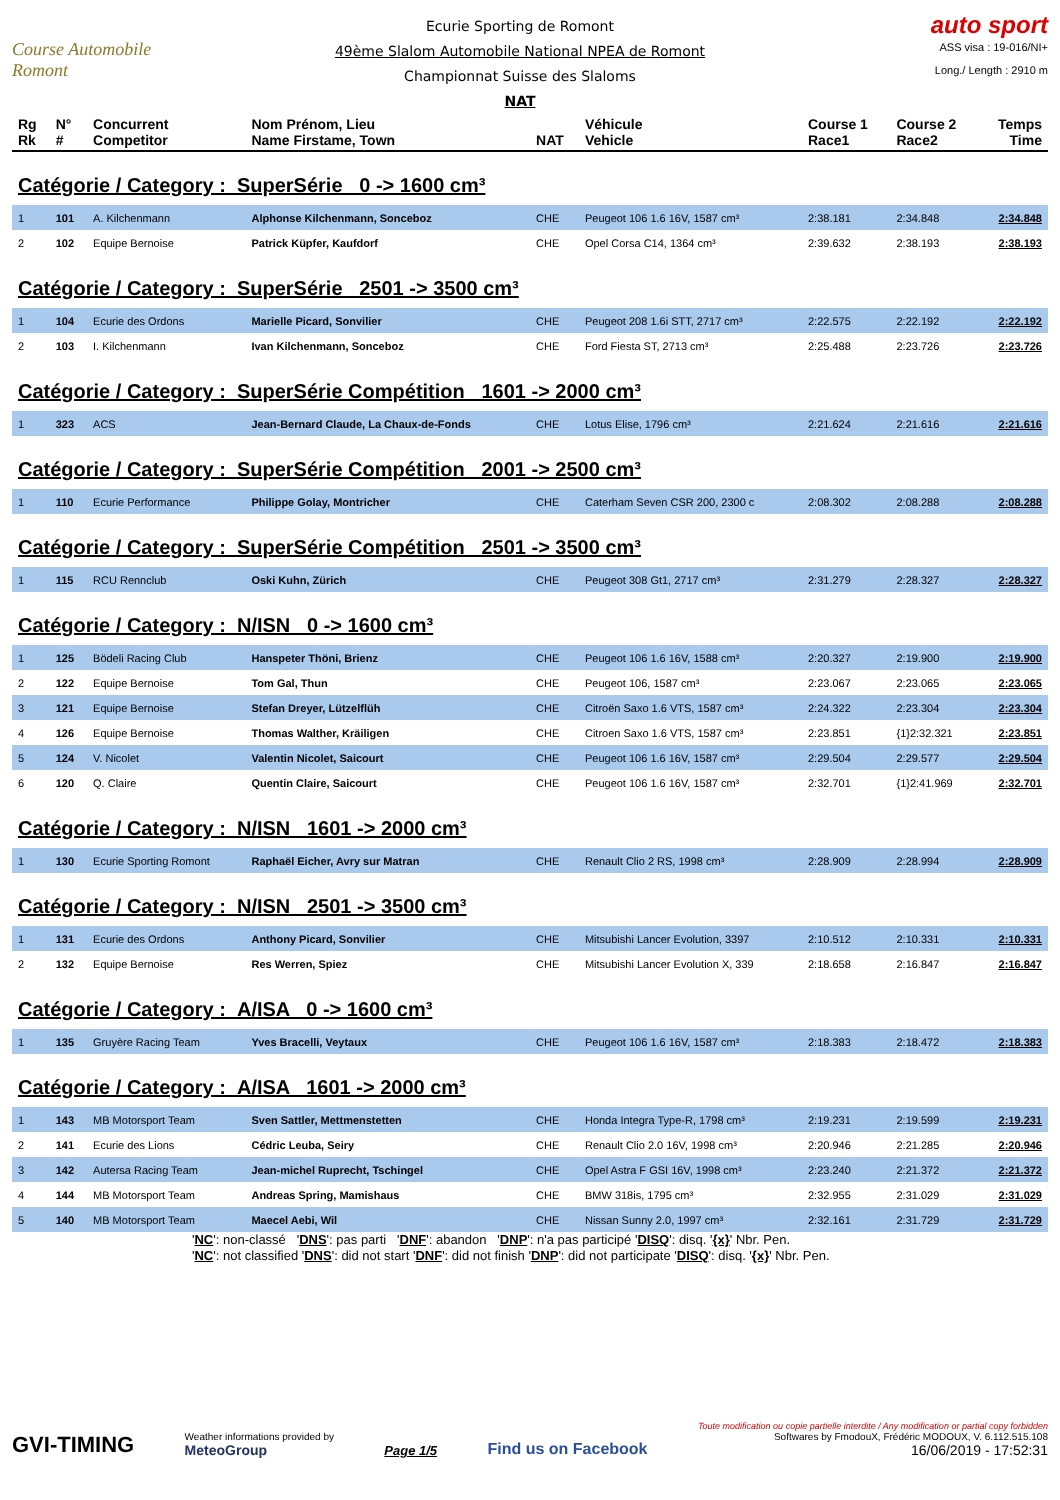Course Automobile Romont
Ecurie Sporting de Romont
49ème Slalom Automobile National NPEA de Romont
Championnat Suisse des Slaloms
NAT
auto sport
ASS visa : 19-016/NI+
Long./ Length : 2910 m
| Rg Rk | N° # | Concurrent Competitor | Nom Prénom, Lieu Name Firstame, Town | NAT | Véhicule Vehicle | Course 1 Race1 | Course 2 Race2 | Temps Time |
| --- | --- | --- | --- | --- | --- | --- | --- | --- |
| Catégorie / Category : SuperSérie 0 -> 1600 cm³ | | | | | | | | |
| 1 | 101 | A. Kilchenmann | Alphonse Kilchenmann, Sonceboz | CHE | Peugeot 106 1.6 16V, 1587 cm³ | 2:38.181 | 2:34.848 | 2:34.848 |
| 2 | 102 | Equipe Bernoise | Patrick Küpfer, Kaufdorf | CHE | Opel Corsa C14, 1364 cm³ | 2:39.632 | 2:38.193 | 2:38.193 |
| Catégorie / Category : SuperSérie 2501 -> 3500 cm³ | | | | | | | | |
| 1 | 104 | Ecurie des Ordons | Marielle Picard, Sonvilier | CHE | Peugeot 208 1.6i STT, 2717 cm³ | 2:22.575 | 2:22.192 | 2:22.192 |
| 2 | 103 | I. Kilchenmann | Ivan Kilchenmann, Sonceboz | CHE | Ford Fiesta ST, 2713 cm³ | 2:25.488 | 2:23.726 | 2:23.726 |
| Catégorie / Category : SuperSérie Compétition 1601 -> 2000 cm³ | | | | | | | | |
| 1 | 323 | ACS | Jean-Bernard Claude, La Chaux-de-Fonds | CHE | Lotus Elise, 1796 cm³ | 2:21.624 | 2:21.616 | 2:21.616 |
| Catégorie / Category : SuperSérie Compétition 2001 -> 2500 cm³ | | | | | | | | |
| 1 | 110 | Ecurie Performance | Philippe Golay, Montricher | CHE | Caterham Seven CSR 200, 2300 c | 2:08.302 | 2:08.288 | 2:08.288 |
| Catégorie / Category : SuperSérie Compétition 2501 -> 3500 cm³ | | | | | | | | |
| 1 | 115 | RCU Rennclub | Oski Kuhn, Zürich | CHE | Peugeot 308 Gt1, 2717 cm³ | 2:31.279 | 2:28.327 | 2:28.327 |
| Catégorie / Category : N/ISN 0 -> 1600 cm³ | | | | | | | | |
| 1 | 125 | Bödeli Racing Club | Hanspeter Thöni, Brienz | CHE | Peugeot 106 1.6 16V, 1588 cm³ | 2:20.327 | 2:19.900 | 2:19.900 |
| 2 | 122 | Equipe Bernoise | Tom Gal, Thun | CHE | Peugeot 106, 1587 cm³ | 2:23.067 | 2:23.065 | 2:23.065 |
| 3 | 121 | Equipe Bernoise | Stefan Dreyer, Lützelflüh | CHE | Citroën Saxo 1.6 VTS, 1587 cm³ | 2:24.322 | 2:23.304 | 2:23.304 |
| 4 | 126 | Equipe Bernoise | Thomas Walther, Kräiligen | CHE | Citroen Saxo 1.6 VTS, 1587 cm³ | 2:23.851 | {1}2:32.321 | 2:23.851 |
| 5 | 124 | V. Nicolet | Valentin Nicolet, Saicourt | CHE | Peugeot 106 1.6 16V, 1587 cm³ | 2:29.504 | 2:29.577 | 2:29.504 |
| 6 | 120 | Q. Claire | Quentin Claire, Saicourt | CHE | Peugeot 106 1.6 16V, 1587 cm³ | 2:32.701 | {1}2:41.969 | 2:32.701 |
| Catégorie / Category : N/ISN 1601 -> 2000 cm³ | | | | | | | | |
| 1 | 130 | Ecurie Sporting Romont | Raphaël Eicher, Avry sur Matran | CHE | Renault Clio 2 RS, 1998 cm³ | 2:28.909 | 2:28.994 | 2:28.909 |
| Catégorie / Category : N/ISN 2501 -> 3500 cm³ | | | | | | | | |
| 1 | 131 | Ecurie des Ordons | Anthony Picard, Sonvilier | CHE | Mitsubishi Lancer Evolution, 3397 | 2:10.512 | 2:10.331 | 2:10.331 |
| 2 | 132 | Equipe Bernoise | Res Werren, Spiez | CHE | Mitsubishi Lancer Evolution X, 339 | 2:18.658 | 2:16.847 | 2:16.847 |
| Catégorie / Category : A/ISA 0 -> 1600 cm³ | | | | | | | | |
| 1 | 135 | Gruyère Racing Team | Yves Bracelli, Veytaux | CHE | Peugeot 106 1.6 16V, 1587 cm³ | 2:18.383 | 2:18.472 | 2:18.383 |
| Catégorie / Category : A/ISA 1601 -> 2000 cm³ | | | | | | | | |
| 1 | 143 | MB Motorsport Team | Sven Sattler, Mettmenstetten | CHE | Honda Integra Type-R, 1798 cm³ | 2:19.231 | 2:19.599 | 2:19.231 |
| 2 | 141 | Ecurie des Lions | Cédric Leuba, Seiry | CHE | Renault Clio 2.0 16V, 1998 cm³ | 2:20.946 | 2:21.285 | 2:20.946 |
| 3 | 142 | Autersa Racing Team | Jean-michel Ruprecht, Tschingel | CHE | Opel Astra F GSI 16V, 1998 cm³ | 2:23.240 | 2:21.372 | 2:21.372 |
| 4 | 144 | MB Motorsport Team | Andreas Spring, Mamishaus | CHE | BMW 318is, 1795 cm³ | 2:32.955 | 2:31.029 | 2:31.029 |
| 5 | 140 | MB Motorsport Team | Maecel Aebi, Wil | CHE | Nissan Sunny 2.0, 1997 cm³ | 2:32.161 | 2:31.729 | 2:31.729 |
'NC': non-classé 'DNS': pas parti 'DNF': abandon 'DNP': n'a pas participé 'DISQ': disq. '{x}' Nbr. Pen.
'NC': not classified 'DNS': did not start 'DNF': did not finish 'DNP': did not participate 'DISQ': disq. '{x}' Nbr. Pen.
GVI-TIMING
Weather informations provided by
MeteoGroup
Page 1/5
Find us on Facebook
Toute modification ou copie partielle interdite / Any modification or partial copy forbidden
Softwares by FmodouX, Frédéric MODOUX, V. 6.112.515.108
16/06/2019 - 17:52:31